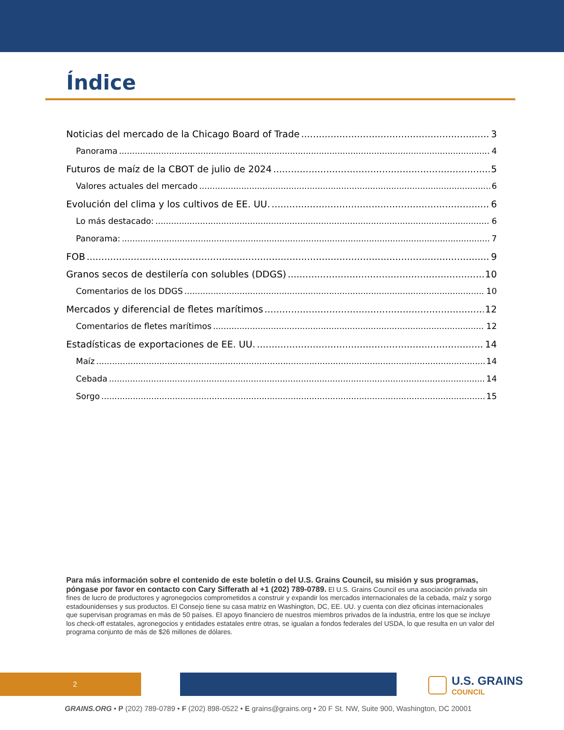Índice
Noticias del mercado de la Chicago Board of Trade 3
Panorama 4
Futuros de maíz de la CBOT de julio de 2024 5
Valores actuales del mercado 6
Evolución del clima y los cultivos de EE. UU. 6
Lo más destacado: 6
Panorama: 7
FOB 9
Granos secos de destilería con solubles (DDGS) 10
Comentarios de los DDGS 10
Mercados y diferencial de fletes marítimos 12
Comentarios de fletes marítimos 12
Estadísticas de exportaciones de EE. UU. 14
Maíz 14
Cebada 14
Sorgo 15
Para más información sobre el contenido de este boletín o del U.S. Grains Council, su misión y sus programas, póngase por favor en contacto con Cary Sifferath al +1 (202) 789-0789. El U.S. Grains Council es una asociación privada sin fines de lucro de productores y agronegocios comprometidos a construir y expandir los mercados internacionales de la cebada, maíz y sorgo estadounidenses y sus productos. El Consejo tiene su casa matriz en Washington, DC, EE. UU. y cuenta con diez oficinas internacionales que supervisan programas en más de 50 países. El apoyo financiero de nuestros miembros privados de la industria, entre los que se incluye los check-off estatales, agronegocios y entidades estatales entre otras, se igualan a fondos federales del USDA, lo que resulta en un valor del programa conjunto de más de $26 millones de dólares.
2 U.S. GRAINS
COUNCIL
GRAINS.ORG • P (202) 789-0789 • F (202) 898-0522 • E grains@grains.org • 20 F St. NW, Suite 900, Washington, DC 20001